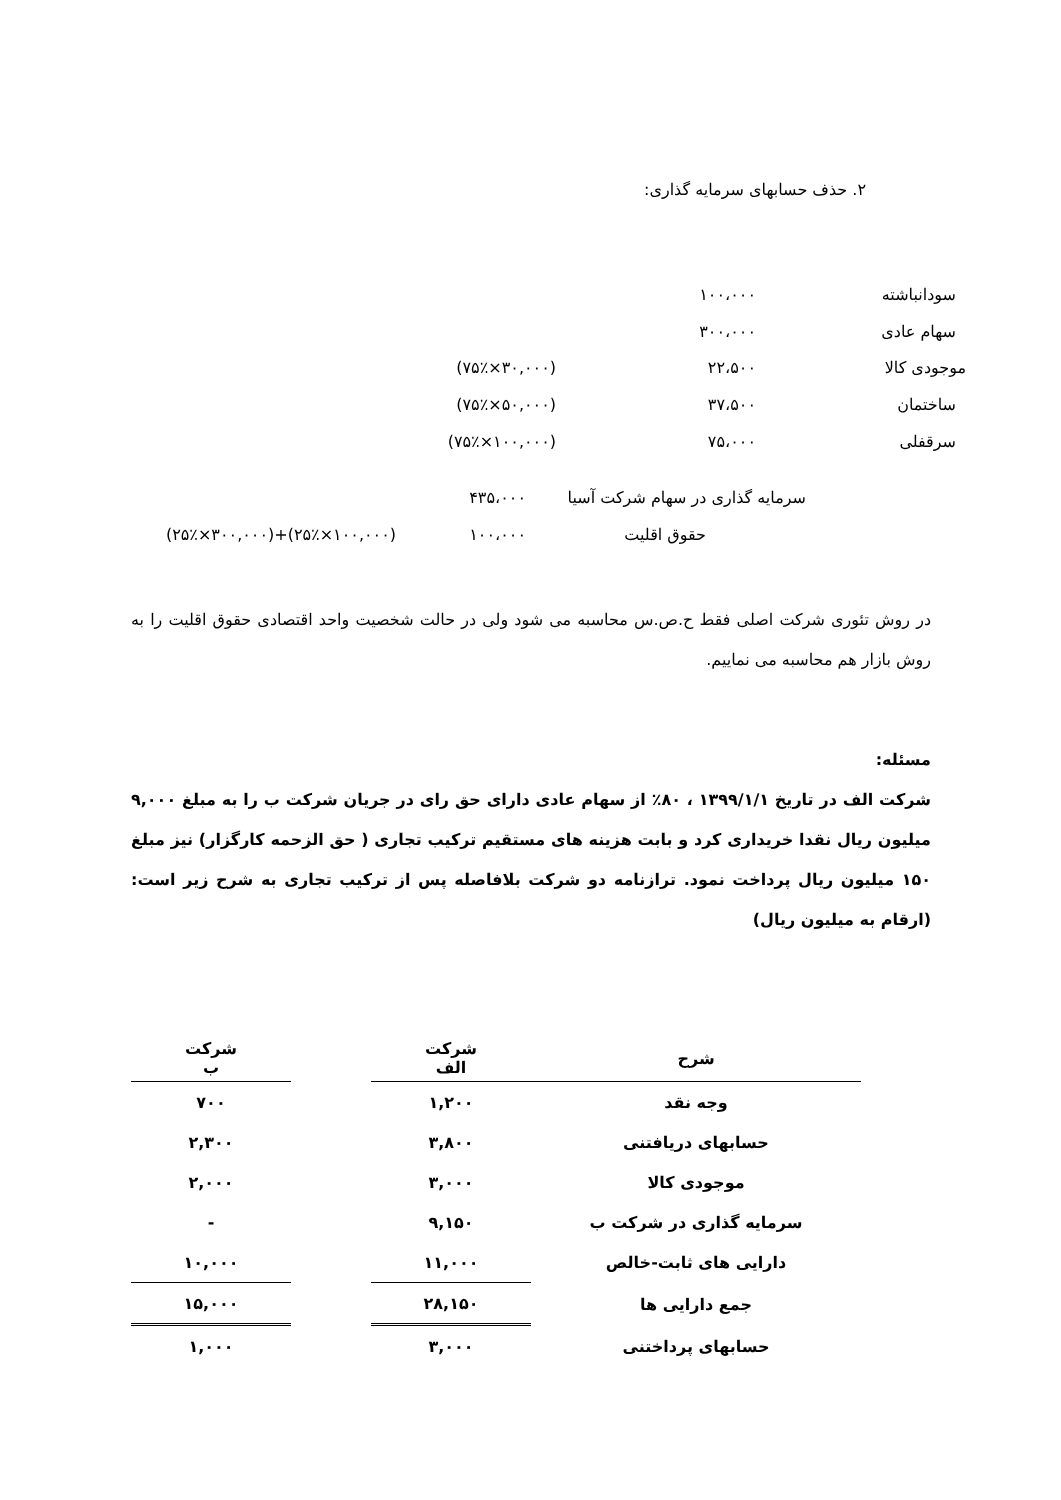۲. حذف حسابهای سرمایه گذاری:
سودانباشته ۱۰۰،۰۰۰
سهام عادی ۳۰۰،۰۰۰
موجودی کالا ۲۲،۵۰۰ (۳۰,۰۰۰×۷۵٪)
ساختمان ۳۷،۵۰۰ (۵۰,۰۰۰×۷۵٪)
سرقفلی ۷۵،۰۰۰ (۱۰۰,۰۰۰×۷۵٪)
سرمایه گذاری در سهام شرکت آسیا ۴۳۵،۰۰۰
حقوق اقلیت ۱۰۰،۰۰۰ (۱۰۰,۰۰۰×۲۵٪)+(۳۰۰,۰۰۰×۲۵٪)
در روش تئوری شرکت اصلی فقط ح.ص.س محاسبه می شود ولی در حالت شخصیت واحد اقتصادی حقوق اقلیت را به روش بازار هم محاسبه می نماییم.
مسئله:
شرکت الف در تاریخ ۱۳۹۹/۱/۱ ، ۸۰٪ از سهام عادی دارای حق رای در جریان شرکت ب را به مبلغ ۹,۰۰۰ میلیون ریال نقدا خریداری کرد و بابت هزینه های مستقیم ترکیب تجاری ( حق الزحمه کارگزار) نیز مبلغ ۱۵۰ میلیون ریال پرداخت نمود. ترازنامه دو شرکت بلافاصله پس از ترکیب تجاری به شرح زیر است: (ارقام به میلیون ریال)
| شرح | شرکت الف | | شرکت ب |
| --- | --- | --- | --- |
| وجه نقد | ۱,۲۰۰ | | ۷۰۰ |
| حسابهای دریافتنی | ۳,۸۰۰ | | ۲,۳۰۰ |
| موجودی کالا | ۳,۰۰۰ | | ۲,۰۰۰ |
| سرمایه گذاری در شرکت ب | ۹,۱۵۰ | | - |
| دارایی های ثابت-خالص | ۱۱,۰۰۰ | | ۱۰,۰۰۰ |
| جمع دارایی ها | ۲۸,۱۵۰ | | ۱۵,۰۰۰ |
| حسابهای پرداختنی | ۳,۰۰۰ | | ۱,۰۰۰ |